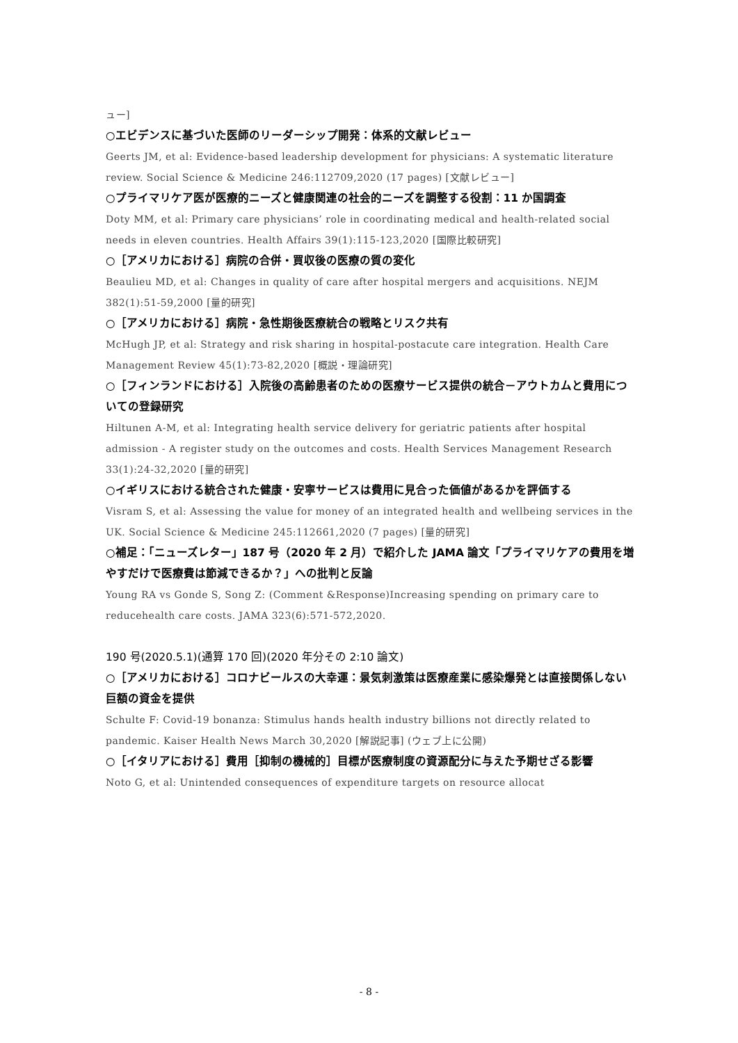ュー]
○エビデンスに基づいた医師のリーダーシップ開発：体系的文献レビュー
Geerts JM, et al: Evidence-based leadership development for physicians: A systematic literature review. Social Science & Medicine 246:112709,2020 (17 pages) [文献レビュー]
○プライマリケア医が医療的ニーズと健康関連の社会的ニーズを調整する役割：11 か国調査
Doty MM, et al: Primary care physicians’ role in coordinating medical and health-related social needs in eleven countries. Health Affairs 39(1):115-123,2020 [国際比較研究]
○［アメリカにおける］病院の合併・買収後の医療の質の変化
Beaulieu MD, et al: Changes in quality of care after hospital mergers and acquisitions. NEJM 382(1):51-59,2000 [量的研究]
○［アメリカにおける］病院・急性期後医療統合の戦略とリスク共有
McHugh JP, et al: Strategy and risk sharing in hospital-postacute care integration. Health Care Management Review 45(1):73-82,2020 [概説・理論研究]
○［フィンランドにおける］入院後の高齢患者のための医療サービス提供の統合－アウトカムと費用についての登録研究
Hiltunen A-M, et al: Integrating health service delivery for geriatric patients after hospital admission - A register study on the outcomes and costs. Health Services Management Research 33(1):24-32,2020 [量的研究]
○イギリスにおける統合された健康・安寧サービスは費用に見合った価値があるかを評価する
Visram S, et al: Assessing the value for money of an integrated health and wellbeing services in the UK. Social Science & Medicine 245:112661,2020 (7 pages) [量的研究]
○補足：「ニューズレター」187 号（2020 年 2 月）で紹介した JAMA 論文「プライマリケアの費用を増やすだけで医療費は節減できるか？」への批判と反論
Young RA vs Gonde S, Song Z: (Comment &Response)Increasing spending on primary care to reducehealth care costs. JAMA 323(6):571-572,2020.
190 号(2020.5.1)(通算 170 回)(2020 年分その 2:10 論文)
○［アメリカにおける］コロナビールスの大幸運：景気刺激策は医療産業に感染爆発とは直接関係しない巨額の資金を提供
Schulte F: Covid-19 bonanza: Stimulus hands health industry billions not directly related to pandemic. Kaiser Health News March 30,2020 [解説記事] (ウェブ上に公開)
○［イタリアにおける］費用［抑制の機械的］目標が医療制度の資源配分に与えた予期せざる影響
Noto G, et al: Unintended consequences of expenditure targets on resource allocat
- 8 -